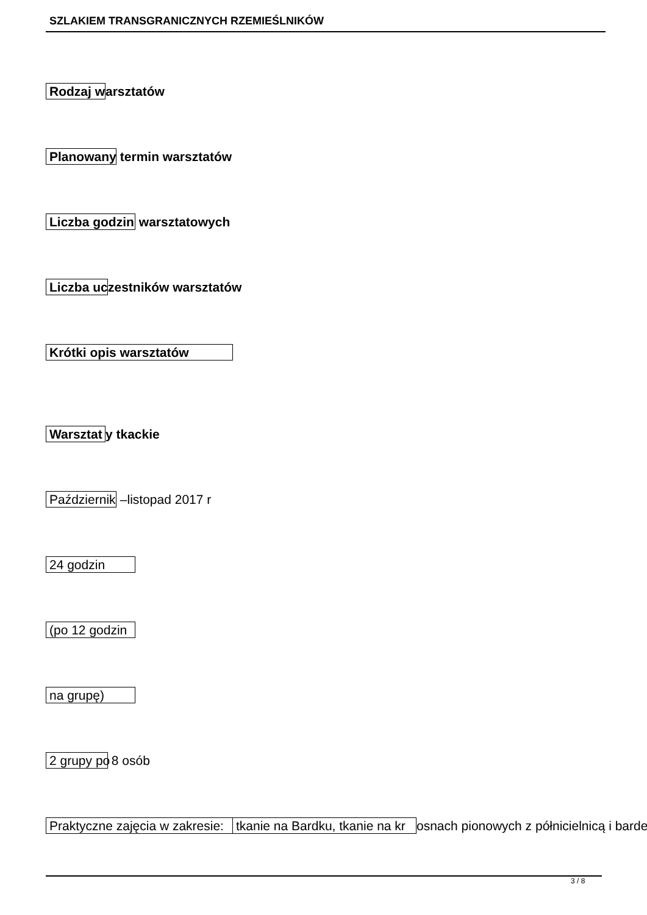SZLAKIEM TRANSGRANICZNYCH RZEMIEŚLNIKÓW
Rodzaj w arsztatów
Planowany termin warsztatów
Liczba godzin warsztatowych
Liczba uc zestników warsztatów
Krótki opis warsztatów
Warsztat y tkackie
Październik –listopad 2017 r
24 godzin
(po 12 godzin
na grupę)
2 grupy po 8 osób
Praktyczne zajęcia w zakresie: tkanie na Bardku, tkanie na kr osnach pionowych z półnicielnicą i barde
3 / 8